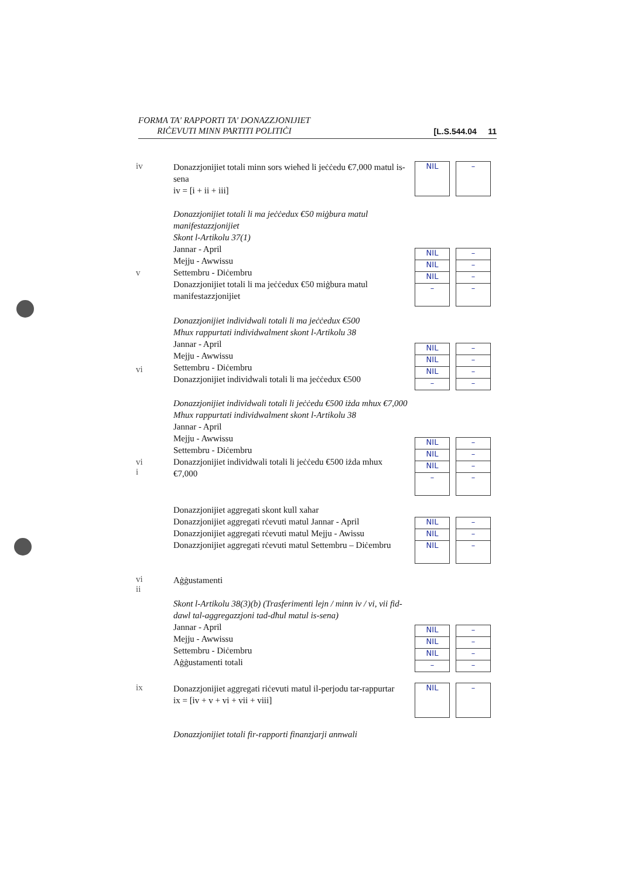FORMA TA' RAPPORTI TA' DONAZZJONIJIET
RIĊEVUTI MINN PARTITI POLITIĊI
[L.S.544.04 11
iv
Donazzjonijiet totali minn sors wieħed li jeċċedu €7,000 matul is-sena
iv = [i + ii + iii]
NIL –
v
Donazzjonijiet totali li ma jeċċedux €50 miġbura matul manifestazzjonijiet
Skont l-Artikolu 37(1)
Jannar - April
Mejju - Awwissu
Settembru - Diċembru
Donazzjonijiet totali li ma jeċċedux €50 miġbura matul manifestazzjonijiet
NIL
NIL
NIL
–
–
–
–
–
vi
Donazzjonijiet individwali totali li ma jeċċedux €500
Mhux rappurtati individwalment skont l-Artikolu 38
Jannar - April
Mejju - Awwissu
Settembru - Diċembru
Donazzjonijiet individwali totali li ma jeċċedux €500
NIL
NIL
NIL
–
–
–
–
–
vi
i
Donazzjonijiet individwali totali li jeċċedu €500 iżda mhux €7,000
Mhux rappurtati individwalment skont l-Artikolu 38
Jannar - April
Mejju - Awwissu
Settembru - Diċembru
Donazzjonijiet individwali totali li jeċċedu €500 iżda mhux €7,000
NIL
NIL
NIL
–
–
–
–
–
Donazzjonijiet aggregati skont kull xahar
Donazzjonijiet aggregati rċevuti matul Jannar - April
Donazzjonijiet aggregati rċevuti matul Mejju - Awissu
Donazzjonijiet aggregati rċevuti matul Settembru – Diċembru
NIL
NIL
NIL
–
–
–
vi
ii
Aġġustamenti
Skont l-Artikolu 38(3)(b) (Trasferimenti lejn / minn iv / vi, vii fid-dawl tal-aggregazzjoni tad-dħul matul is-sena)
Jannar - April
Mejju - Awwissu
Settembru - Diċembru
Aġġustamenti totali
NIL
NIL
NIL
–
–
–
–
–
ix
Donazzjonijiet aggregati riċevuti matul il-perjodu tar-rappurtar
ix = [iv + v + vi + vii + viii]
NIL –
Donazzjonijiet totali fir-rapporti finanzjarji annwali